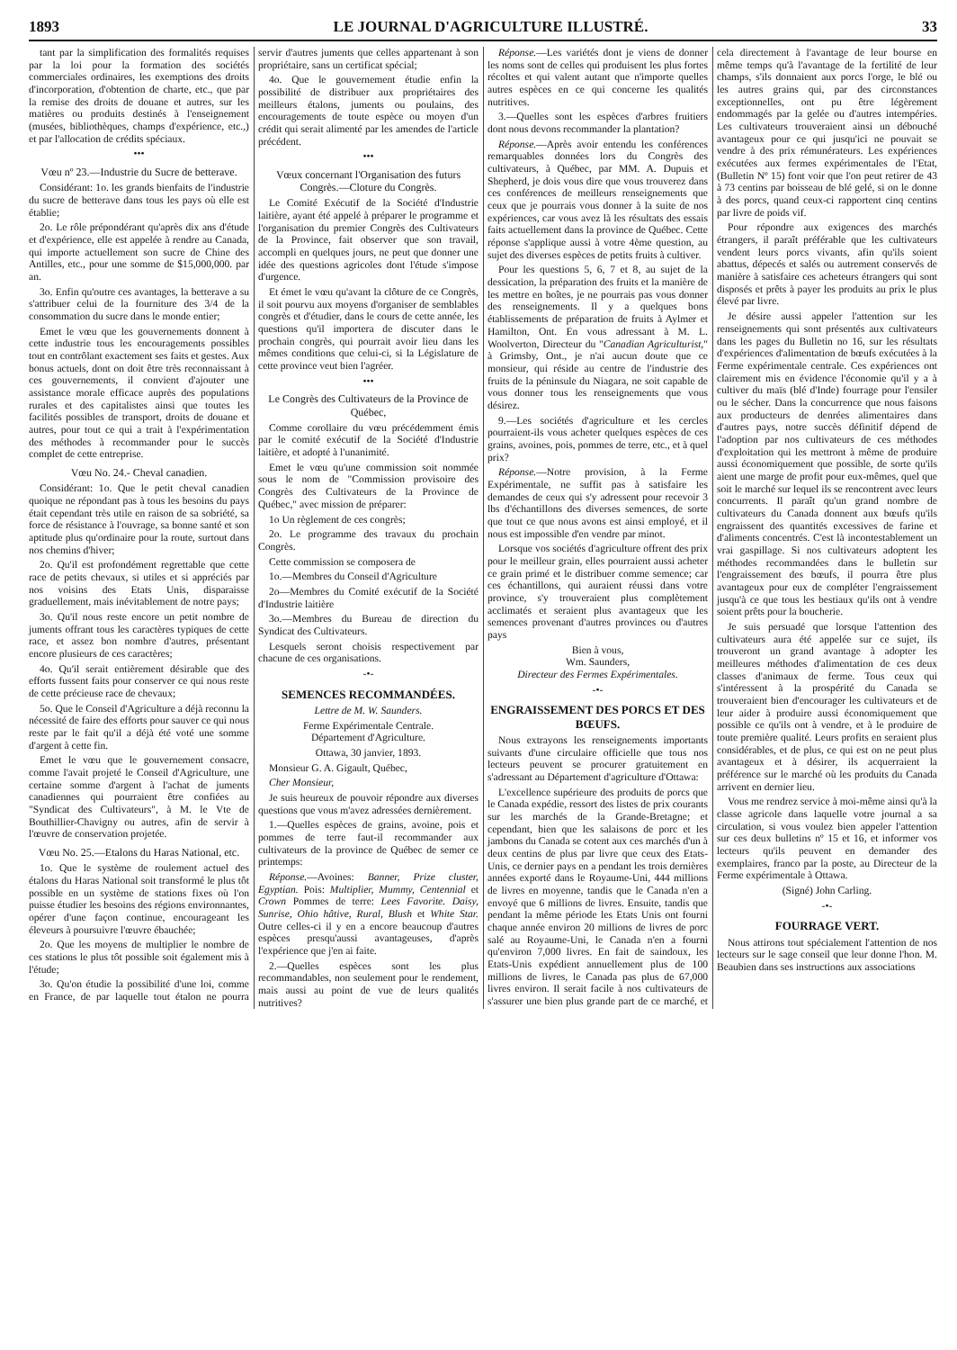1893 LE JOURNAL D'AGRICULTURE ILLUSTRÉ. 33
tant par la simplification des formalités requises par la loi pour la formation des sociétés commerciales ordinaires, les exemptions des droits d'incorporation, d'obtention de charte, etc., que par la remise des droits de douane et autres, sur les matières ou produits destinés à l'enseignement (musées, bibliothèques, champs d'expérience, etc.,) et par l'allocation de crédits spéciaux.
•••
Vœu nº 23.—Industrie du Sucre de betterave.
Considérant: 1o. les grands bienfaits de l'industrie du sucre de betterave dans tous les pays où elle est établie;
2o. Le rôle prépondérant qu'après dix ans d'étude et d'expérience, elle est appelée à rendre au Canada, qui importe actuellement son sucre de Chine des Antilles, etc., pour une somme de $15,000,000. par an.
3o. Enfin qu'outre ces avantages, la betterave a su s'attribuer celui de la fourniture des 3/4 de la consommation du sucre dans le monde entier;
Emet le vœu que les gouvernements donnent à cette industrie tous les encouragements possibles tout en contrôlant exactement ses faits et gestes. Aux bonus actuels, dont on doit être très reconnaissant à ces gouvernements, il convient d'ajouter une assistance morale efficace auprès des populations rurales et des capitalistes ainsi que toutes les facilités possibles de transport, droits de douane et autres, pour tout ce qui a trait à l'expérimentation des méthodes à recommander pour le succès complet de cette entreprise.
Vœu No. 24.- Cheval canadien.
Considérant: 1o. Que le petit cheval canadien quoique ne répondant pas à tous les besoins du pays était cependant très utile en raison de sa sobriété, sa force de résistance à l'ouvrage, sa bonne santé et son aptitude plus qu'ordinaire pour la route, surtout dans nos chemins d'hiver;
2o. Qu'il est profondément regrettable que cette race de petits chevaux, si utiles et si appréciés par nos voisins des Etats Unis, disparaisse graduellement, mais inévitablement de notre pays;
3o. Qu'il nous reste encore un petit nombre de juments offrant tous les caractères typiques de cette race, et assez bon nombre d'autres, présentant encore plusieurs de ces caractères;
4o. Qu'il serait entièrement désirable que des efforts fussent faits pour conserver ce qui nous reste de cette précieuse race de chevaux;
5o. Que le Conseil d'Agriculture a déjà reconnu la nécessité de faire des efforts pour sauver ce qui nous reste par le fait qu'il a déjà été voté une somme d'argent à cette fin.
Emet le vœu que le gouvernement consacre, comme l'avait projeté le Conseil d'Agriculture, une certaine somme d'argent à l'achat de juments canadiennes qui pourraient être confiées au "Syndicat des Cultivateurs", à M. le Vte de Bouthillier-Chavigny ou autres, afin de servir à l'œuvre de conservation projetée.
Vœu No. 25.—Etalons du Haras National, etc.
1o. Que le système de roulement actuel des étalons du Haras National soit transformé le plus tôt possible en un système de stations fixes où l'on puisse étudier les besoins des régions environnantes, opérer d'une façon continue, encourageant les éleveurs à poursuivre l'œuvre ébauchée;
2o. Que les moyens de multiplier le nombre de ces stations le plus tôt possible soit également mis à l'étude;
3o. Qu'on étudie la possibilité d'une loi, comme en France, de par laquelle tout étalon ne pourra servir d'autres juments que celles appartenant à son propriétaire, sans un certificat spécial;
4o. Que le gouvernement étudie enfin la possibilité de distribuer aux propriétaires des meilleurs étalons, juments ou poulains, des encouragements de toute espèce ou moyen d'un crédit qui serait alimenté par les amendes de l'article précédent.
•••
Vœux concernant l'Organisation des futurs Congrès.—Cloture du Congrès.
Le Comité Exécutif de la Société d'Industrie laitière, ayant été appelé à préparer le programme et l'organisation du premier Congrès des Cultivateurs de la Province, fait observer que son travail, accompli en quelques jours, ne peut que donner une idée des questions agricoles dont l'étude s'impose d'urgence.
Et émet le vœu qu'avant la clôture de ce Congrès, il soit pourvu aux moyens d'organiser de semblables congrès et d'étudier, dans le cours de cette année, les questions qu'il importera de discuter dans le prochain congrès, qui pourrait avoir lieu dans les mêmes conditions que celui-ci, si la Législature de cette province veut bien l'agréer.
•••
Le Congrès des Cultivateurs de la Province de Québec,
Comme corollaire du vœu précédemment émis par le comité exécutif de la Société d'Industrie laitière, et adopté à l'unanimité.
Emet le vœu qu'une commission soit nommée sous le nom de "Commission provisoire des Congrès des Cultivateurs de la Province de Québec," avec mission de préparer:
1o Un règlement de ces congrès;
2o. Le programme des travaux du prochain Congrès.
Cette commission se composera de
1o.—Membres du Conseil d'Agriculture
2o—Membres du Comité exécutif de la Société d'Industrie laitière
3o.—Membres du Bureau de direction du Syndicat des Cultivateurs.
Lesquels seront choisis respectivement par chacune de ces organisations.
-•-
SEMENCES RECOMMANDÉES.
Lettre de M. W. Saunders.
Ferme Expérimentale Centrale.
Département d'Agriculture.
Ottawa, 30 janvier, 1893.
Monsieur G. A. Gigault, Québec,
Cher Monsieur,
Je suis heureux de pouvoir répondre aux diverses questions que vous m'avez adressées dernièrement.
1.—Quelles espèces de grains, avoine, pois et pommes de terre faut-il recommander aux cultivateurs de la province de Québec de semer ce printemps:
Réponse.—Avoines: Banner, Prize cluster, Egyptian. Pois: Multiplier, Mummy, Centennial et Crown Pommes de terre: Lees Favorite. Daisy, Sunrise, Ohio hâtive, Rural, Blush et White Star. Outre celles-ci il y en a encore beaucoup d'autres espèces presqu'aussi avantageuses, d'après l'expérience que j'en ai faite.
2.—Quelles espèces sont les plus recommandables, non seulement pour le rendement, mais aussi au point de vue de leurs qualités nutritives?
Réponse.—Les variétés dont je viens de donner les noms sont de celles qui produisent les plus fortes récoltes et qui valent autant que n'importe quelles autres espèces en ce qui concerne les qualités nutritives.
3.—Quelles sont les espèces d'arbres fruitiers dont nous devons recommander la plantation?
Réponse.—Après avoir entendu les conférences remarquables données lors du Congrès des cultivateurs, à Québec, par MM. A. Dupuis et Shepherd, je dois vous dire que vous trouverez dans ces conférences de meilleurs renseignements que ceux que je pourrais vous donner à la suite de nos expériences, car vous avez là les résultats des essais faits actuellement dans la province de Québec. Cette réponse s'applique aussi à votre 4ème question, au sujet des diverses espèces de petits fruits à cultiver.
Pour les questions 5, 6, 7 et 8, au sujet de la dessication, la préparation des fruits et la manière de les mettre en boîtes, je ne pourrais pas vous donner des renseignements. Il y a quelques bons établissements de préparation de fruits à Aylmer et Hamilton, Ont. En vous adressant à M. L. Woolverton, Directeur du "Canadian Agriculturist," à Grimsby, Ont., je n'ai aucun doute que ce monsieur, qui réside au centre de l'industrie des fruits de la péninsule du Niagara, ne soit capable de vous donner tous les renseignements que vous désirez.
9.—Les sociétés d'agriculture et les cercles pourraient-ils vous acheter quelques espèces de ces grains, avoines, pois, pommes de terre, etc., et à quel prix?
Réponse.—Notre provision, à la Ferme Expérimentale, ne suffit pas à satisfaire les demandes de ceux qui s'y adressent pour recevoir 3 lbs d'échantillons des diverses semences, de sorte que tout ce que nous avons est ainsi employé, et il nous est impossible d'en vendre par minot.
Lorsque vos sociétés d'agriculture offrent des prix pour le meilleur grain, elles pourraient aussi acheter ce grain primé et le distribuer comme semence; car ces échantillons, qui auraient réussi dans votre province, s'y trouveraient plus complètement acclimatés et seraient plus avantageux que les semences provenant d'autres provinces ou d'autres pays
Bien à vous,
Wm. Saunders,
Directeur des Fermes Expérimentales.
-•-
ENGRAISSEMENT DES PORCS ET DES BŒUFS.
Nous extrayons les renseignements importants suivants d'une circulaire officielle que tous nos lecteurs peuvent se procurer gratuitement en s'adressant au Département d'agriculture d'Ottawa:
L'excellence supérieure des produits de porcs que le Canada expédie, ressort des listes de prix courants sur les marchés de la Grande-Bretagne; et cependant, bien que les salaisons de porc et les jambons du Canada se cotent aux ces marchés d'un à deux centins de plus par livre que ceux des Etats-Unis, ce dernier pays en a pendant les trois dernières années exporté dans le Royaume-Uni, 444 millions de livres en moyenne, tandis que le Canada n'en a envoyé que 6 millions de livres. Ensuite, tandis que pendant la même période les Etats Unis ont fourni chaque année environ 20 millions de livres de porc salé au Royaume-Uni, le Canada n'en a fourni qu'environ 7,000 livres. En fait de saindoux, les Etats-Unis expédient annuellement plus de 100 millions de livres, le Canada pas plus de 67,000 livres environ. Il serait facile à nos cultivateurs de s'assurer une bien plus grande part de ce marché, et cela directement à l'avantage de leur bourse en même temps qu'à l'avantage de la fertilité de leur champs, s'ils donnaient aux porcs l'orge, le blé ou les autres grains qui, par des circonstances exceptionnelles, ont pu être légèrement endommagés par la gelée ou d'autres intempéries. Les cultivateurs trouveraient ainsi un débouché avantageux pour ce qui jusqu'ici ne pouvait se vendre à des prix rémunérateurs. Les expériences exécutées aux fermes expérimentales de l'Etat, (Bulletin Nº 15) font voir que l'on peut retirer de 43 à 73 centins par boisseau de blé gelé, si on le donne à des porcs, quand ceux-ci rapportent cinq centins par livre de poids vif.
Pour répondre aux exigences des marchés étrangers, il paraît préférable que les cultivateurs vendent leurs porcs vivants, afin qu'ils soient abattus, dépecés et salés ou autrement conservés de manière à satisfaire ces acheteurs étrangers qui sont disposés et prêts à payer les produits au prix le plus élevé par livre.
Je désire aussi appeler l'attention sur les renseignements qui sont présentés aux cultivateurs dans les pages du Bulletin no 16, sur les résultats d'expériences d'alimentation de bœufs exécutées à la Ferme expérimentale centrale. Ces expériences ont clairement mis en évidence l'économie qu'il y a à cultiver du maïs (blé d'Inde) fourrage pour l'ensiler ou le sécher. Dans la concurrence que nous faisons aux producteurs de denrées alimentaires dans d'autres pays, notre succès définitif dépend de l'adoption par nos cultivateurs de ces méthodes d'exploitation qui les mettront à même de produire aussi économiquement que possible, de sorte qu'ils aient une marge de profit pour eux-mêmes, quel que soit le marché sur lequel ils se rencontrent avec leurs concurrents. Il paraît qu'un grand nombre de cultivateurs du Canada donnent aux bœufs qu'ils engraissent des quantités excessives de farine et d'aliments concentrés. C'est là incontestablement un vrai gaspillage. Si nos cultivateurs adoptent les méthodes recommandées dans le bulletin sur l'engraissement des bœufs, il pourra être plus avantageux pour eux de compléter l'engraissement jusqu'à ce que tous les bestiaux qu'ils ont à vendre soient prêts pour la boucherie.
Je suis persuadé que lorsque l'attention des cultivateurs aura été appelée sur ce sujet, ils trouveront un grand avantage à adopter les meilleures méthodes d'alimentation de ces deux classes d'animaux de ferme. Tous ceux qui s'intéressent à la prospérité du Canada se trouveraient bien d'encourager les cultivateurs et de leur aider à produire aussi économiquement que possible ce qu'ils ont à vendre, et à le produire de toute première qualité. Leurs profits en seraient plus considérables, et de plus, ce qui est on ne peut plus avantageux et à désirer, ils acquerraient la préférence sur le marché où les produits du Canada arrivent en dernier lieu.
Vous me rendrez service à moi-même ainsi qu'à la classe agricole dans laquelle votre journal a sa circulation, si vous voulez bien appeler l'attention sur ces deux bulletins nº 15 et 16, et informer vos lecteurs qu'ils peuvent en demander des exemplaires, franco par la poste, au Directeur de la Ferme expérimentale à Ottawa.
(Signé) John Carling.
-•-
FOURRAGE VERT.
Nous attirons tout spécialement l'attention de nos lecteurs sur le sage conseil que leur donne l'hon. M. Beaubien dans ses instructions aux associations